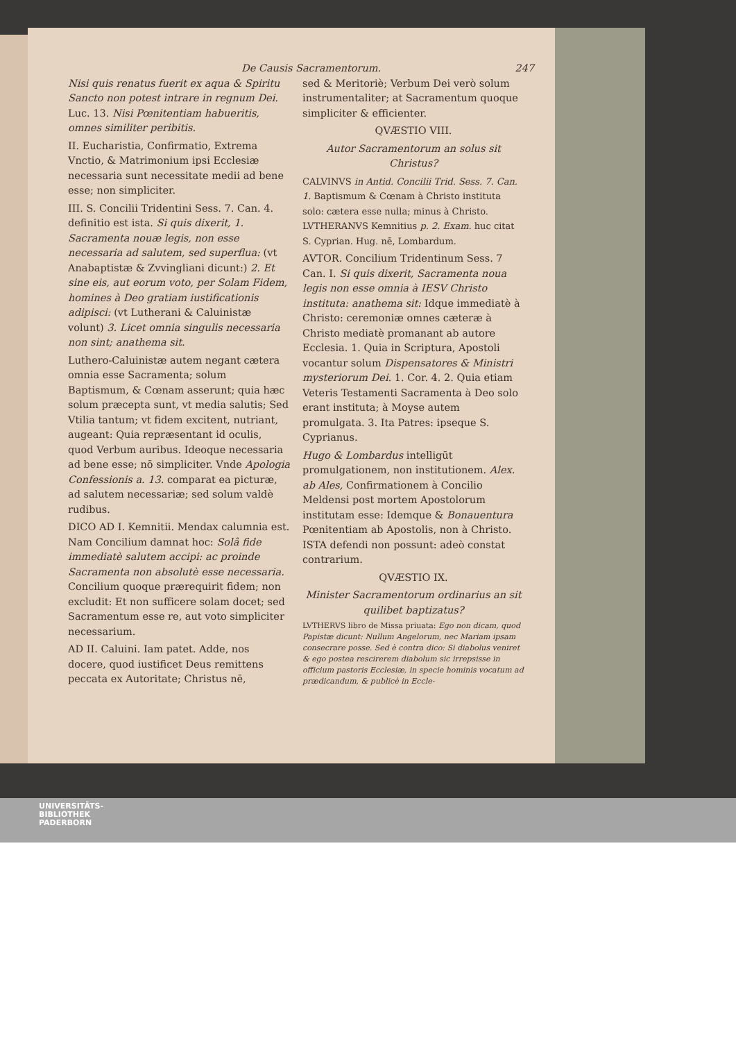De Causis Sacramentorum. 247
Nisi quis renatus fuerit ex aqua & Spiritu Sancto non potest intrare in regnum Dei. Luc. 13. Nisi Pœnitentiam habueritis, omnes similiter peribitis.
II. Eucharistia, Confirmatio, Extrema Vnctio, & Matrimonium ipsi Ecclesiæ necessaria sunt necessitate medii ad bene esse; non simpliciter.
III. S. Concilii Tridentini Sess. 7. Can. 4. definitio est ista. Si quis dixerit, 1. Sacramenta nouæ legis, non esse necessaria ad salutem, sed superflua: (vt Anabaptistæ & Zvvingliani dicunt:) 2. Et sine eis, aut eorum voto, per Solam Fidem, homines à Deo gratiam iustificationis adipisci: (vt Lutherani & Caluinistæ volunt) 3. Licet omnia singulis necessaria non sint; anathema sit.
Luthero-Caluinistæ autem negant cætera omnia esse Sacramenta; solum Baptismum, & Cœnam asserunt; quia hæc solum præcepta sunt, vt media salutis; Sed Vtilia tantum; vt fidem excitent, nutriant, augeant: Quia repræsentant id oculis, quod Verbum auribus. Ideoque necessaria ad bene esse; nō simpliciter. Vnde Apologia Confessionis a. 13. comparat ea picturæ, ad salutem necessariæ; sed solum valdè rudibus.
DICO AD I. Kemnitii. Mendax calumnia est. Nam Concilium damnat hoc: Solâ fide immediatè salutem accipi: ac proinde Sacramenta non absolutè esse necessaria. Concilium quoque prærequirit fidem; non excludit: Et non sufficere solam docet; sed Sacramentum esse re, aut voto simpliciter necessarium.
AD II. Caluini. Iam patet. Adde, nos docere, quod iustificet Deus remittens peccata ex Autoritate; Christus nē,
sed & Meritoriè; Verbum Dei verò solum instrumentaliter; at Sacramentum quoque simpliciter & efficienter.
QVÆSTIO VIII.
Autor Sacramentorum an solus sit Christus?
CALVINVS in Antid. Concilii Trid. Sess. 7. Can. 1. Baptismum & Cœnam à Christo instituta solo: cætera esse nulla; minus à Christo. LVTHERANVS Kemnitius p. 2. Exam. huc citat S. Cyprian. Hug. nē, Lombardum.
AVTOR. Concilium Tridentinum Sess. 7 Can. I. Si quis dixerit, Sacramenta noua legis non esse omnia à IESV Christo instituta: anathema sit: Idque immediatè à Christo: ceremoniæ omnes cæteræ à Christo mediatè promanant ab autore Ecclesia. 1. Quia in Scriptura, Apostoli vocantur solum Dispensatores & Ministri mysteriorum Dei. 1. Cor. 4. 2. Quia etiam Veteris Testamenti Sacramenta à Deo solo erant instituta; à Moyse autem promulgata. 3. Ita Patres: ipseque S. Cyprianus.
Hugo & Lombardus intelligūt promulgationem, non institutionem. Alex. ab Ales, Confirmationem à Concilio Meldensi post mortem Apostolorum institutam esse: Idemque & Bonauentura Pœnitentiam ab Apostolis, non à Christo. ISTA defendi non possunt: adeò constat contrarium.
QVÆSTIO IX.
Minister Sacramentorum ordinarius an sit quilibet baptizatus?
LVTHERVS libro de Missa priuata: Ego non dicam, quod Papistæ dicunt: Nullum Angelorum, nec Mariam ipsam consecrare posse. Sed è contra dico: Si diabolus veniret & ego postea rescirerem diabolum sic irrepsisse in officium pastoris Ecclesiæ, in specie hominis vocatum ad prædicandum, & publicè in Eccle-
UNIVERSITÄTS-
BIBLIOTHEK
PADERBORN